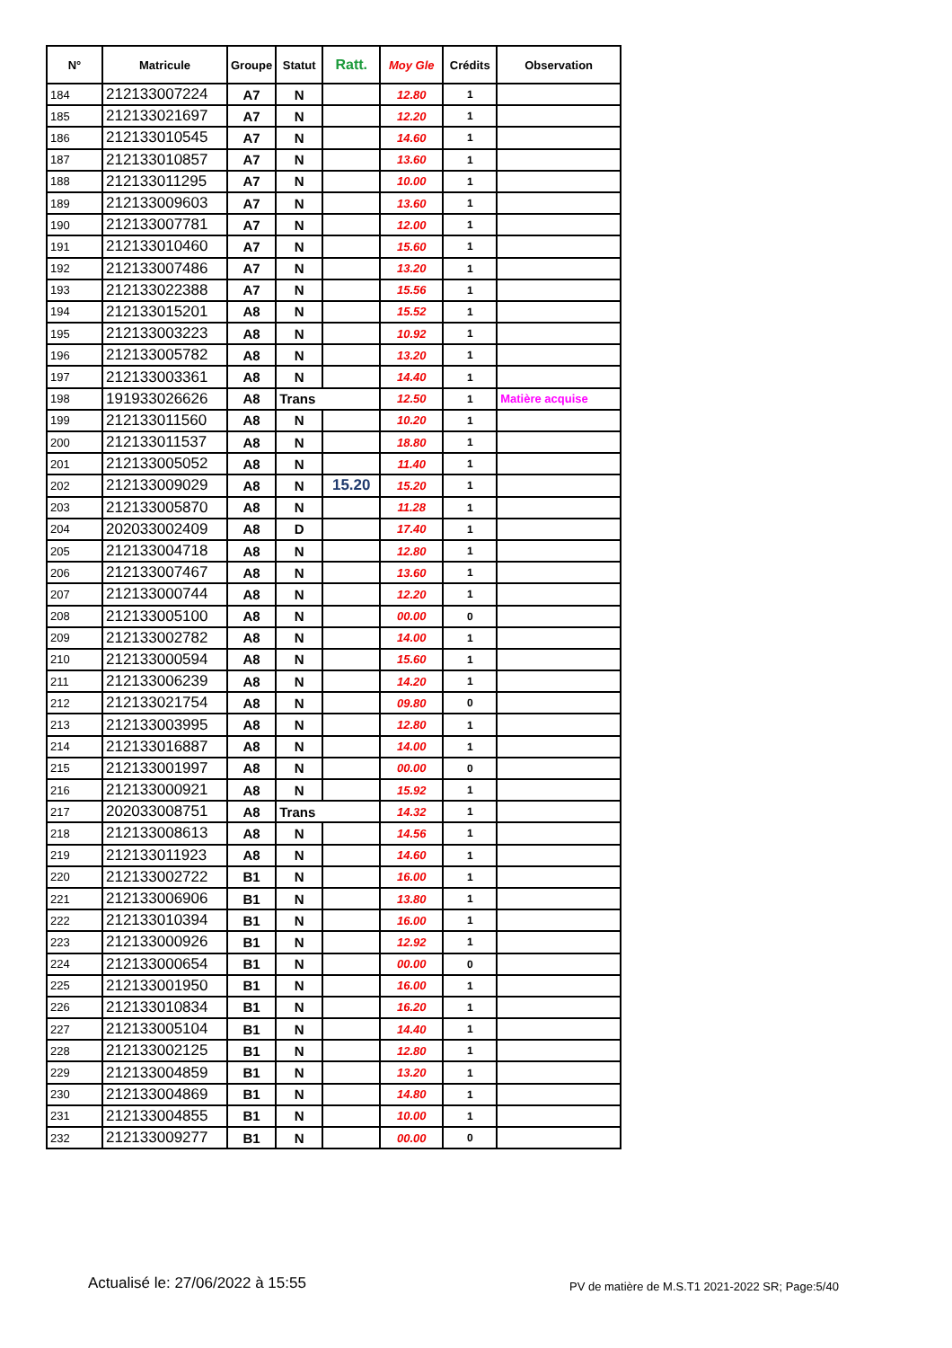| N° | Matricule | Groupe | Statut | Ratt. | Moy Gle | Crédits | Observation |
| --- | --- | --- | --- | --- | --- | --- | --- |
| 184 | 212133007224 | A7 | N | | 12.80 | 1 | |
| 185 | 212133021697 | A7 | N | | 12.20 | 1 | |
| 186 | 212133010545 | A7 | N | | 14.60 | 1 | |
| 187 | 212133010857 | A7 | N | | 13.60 | 1 | |
| 188 | 212133011295 | A7 | N | | 10.00 | 1 | |
| 189 | 212133009603 | A7 | N | | 13.60 | 1 | |
| 190 | 212133007781 | A7 | N | | 12.00 | 1 | |
| 191 | 212133010460 | A7 | N | | 15.60 | 1 | |
| 192 | 212133007486 | A7 | N | | 13.20 | 1 | |
| 193 | 212133022388 | A7 | N | | 15.56 | 1 | |
| 194 | 212133015201 | A8 | N | | 15.52 | 1 | |
| 195 | 212133003223 | A8 | N | | 10.92 | 1 | |
| 196 | 212133005782 | A8 | N | | 13.20 | 1 | |
| 197 | 212133003361 | A8 | N | | 14.40 | 1 | |
| 198 | 191933026626 | A8 | Trans | | 12.50 | 1 | Matière acquise |
| 199 | 212133011560 | A8 | N | | 10.20 | 1 | |
| 200 | 212133011537 | A8 | N | | 18.80 | 1 | |
| 201 | 212133005052 | A8 | N | | 11.40 | 1 | |
| 202 | 212133009029 | A8 | N | 15.20 | 15.20 | 1 | |
| 203 | 212133005870 | A8 | N | | 11.28 | 1 | |
| 204 | 202033002409 | A8 | D | | 17.40 | 1 | |
| 205 | 212133004718 | A8 | N | | 12.80 | 1 | |
| 206 | 212133007467 | A8 | N | | 13.60 | 1 | |
| 207 | 212133000744 | A8 | N | | 12.20 | 1 | |
| 208 | 212133005100 | A8 | N | | 00.00 | 0 | |
| 209 | 212133002782 | A8 | N | | 14.00 | 1 | |
| 210 | 212133000594 | A8 | N | | 15.60 | 1 | |
| 211 | 212133006239 | A8 | N | | 14.20 | 1 | |
| 212 | 212133021754 | A8 | N | | 09.80 | 0 | |
| 213 | 212133003995 | A8 | N | | 12.80 | 1 | |
| 214 | 212133016887 | A8 | N | | 14.00 | 1 | |
| 215 | 212133001997 | A8 | N | | 00.00 | 0 | |
| 216 | 212133000921 | A8 | N | | 15.92 | 1 | |
| 217 | 202033008751 | A8 | Trans | | 14.32 | 1 | |
| 218 | 212133008613 | A8 | N | | 14.56 | 1 | |
| 219 | 212133011923 | A8 | N | | 14.60 | 1 | |
| 220 | 212133002722 | B1 | N | | 16.00 | 1 | |
| 221 | 212133006906 | B1 | N | | 13.80 | 1 | |
| 222 | 212133010394 | B1 | N | | 16.00 | 1 | |
| 223 | 212133000926 | B1 | N | | 12.92 | 1 | |
| 224 | 212133000654 | B1 | N | | 00.00 | 0 | |
| 225 | 212133001950 | B1 | N | | 16.00 | 1 | |
| 226 | 212133010834 | B1 | N | | 16.20 | 1 | |
| 227 | 212133005104 | B1 | N | | 14.40 | 1 | |
| 228 | 212133002125 | B1 | N | | 12.80 | 1 | |
| 229 | 212133004859 | B1 | N | | 13.20 | 1 | |
| 230 | 212133004869 | B1 | N | | 14.80 | 1 | |
| 231 | 212133004855 | B1 | N | | 10.00 | 1 | |
| 232 | 212133009277 | B1 | N | | 00.00 | 0 | |
Actualisé le: 27/06/2022 à 15:55
PV de matière de M.S.T1 2021-2022 SR; Page:5/40